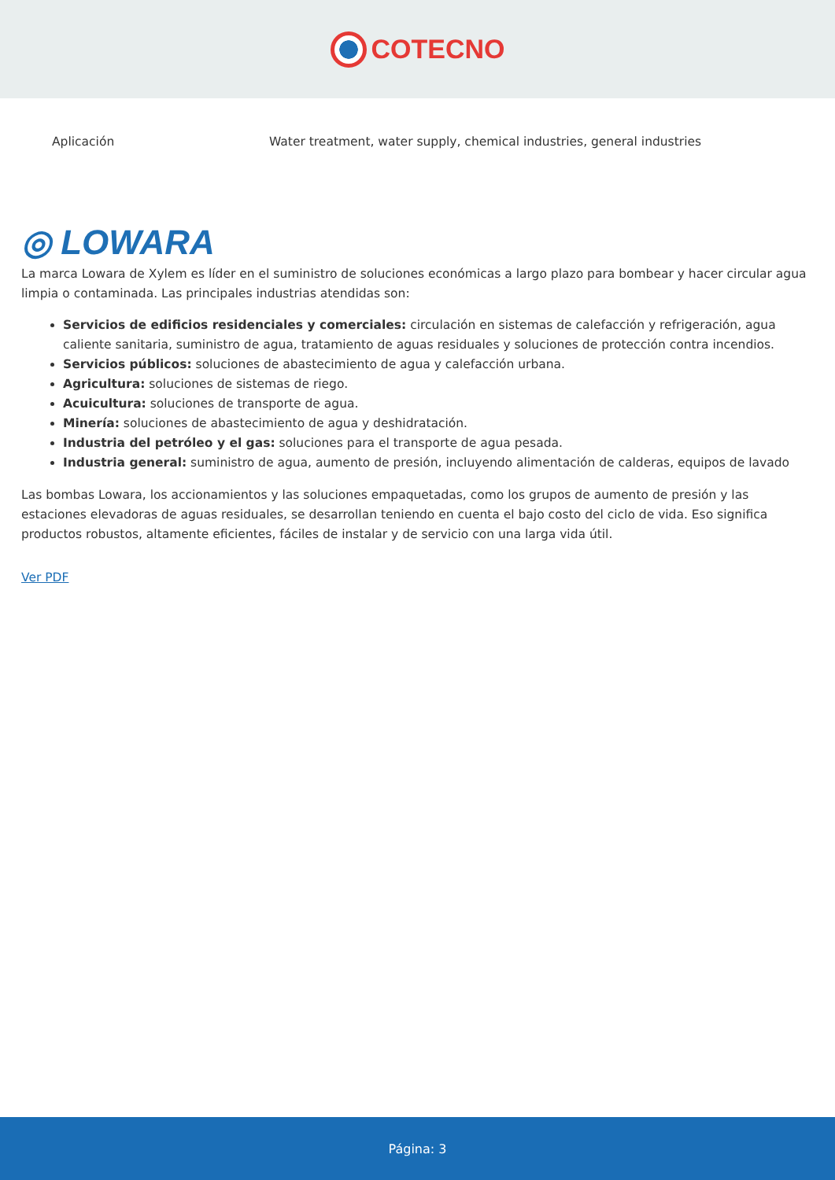COTECNO
| Aplicación | Water treatment, water supply, chemical industries, general industries |
◎ LOWARA
La marca Lowara de Xylem es líder en el suministro de soluciones económicas a largo plazo para bombear y hacer circular agua limpia o contaminada. Las principales industrias atendidas son:
Servicios de edificios residenciales y comerciales: circulación en sistemas de calefacción y refrigeración, agua caliente sanitaria, suministro de agua, tratamiento de aguas residuales y soluciones de protección contra incendios.
Servicios públicos: soluciones de abastecimiento de agua y calefacción urbana.
Agricultura: soluciones de sistemas de riego.
Acuicultura: soluciones de transporte de agua.
Minería: soluciones de abastecimiento de agua y deshidratación.
Industria del petróleo y el gas: soluciones para el transporte de agua pesada.
Industria general: suministro de agua, aumento de presión, incluyendo alimentación de calderas, equipos de lavado
Las bombas Lowara, los accionamientos y las soluciones empaquetadas, como los grupos de aumento de presión y las estaciones elevadoras de aguas residuales, se desarrollan teniendo en cuenta el bajo costo del ciclo de vida. Eso significa productos robustos, altamente eficientes, fáciles de instalar y de servicio con una larga vida útil.
Ver PDF
Página: 3